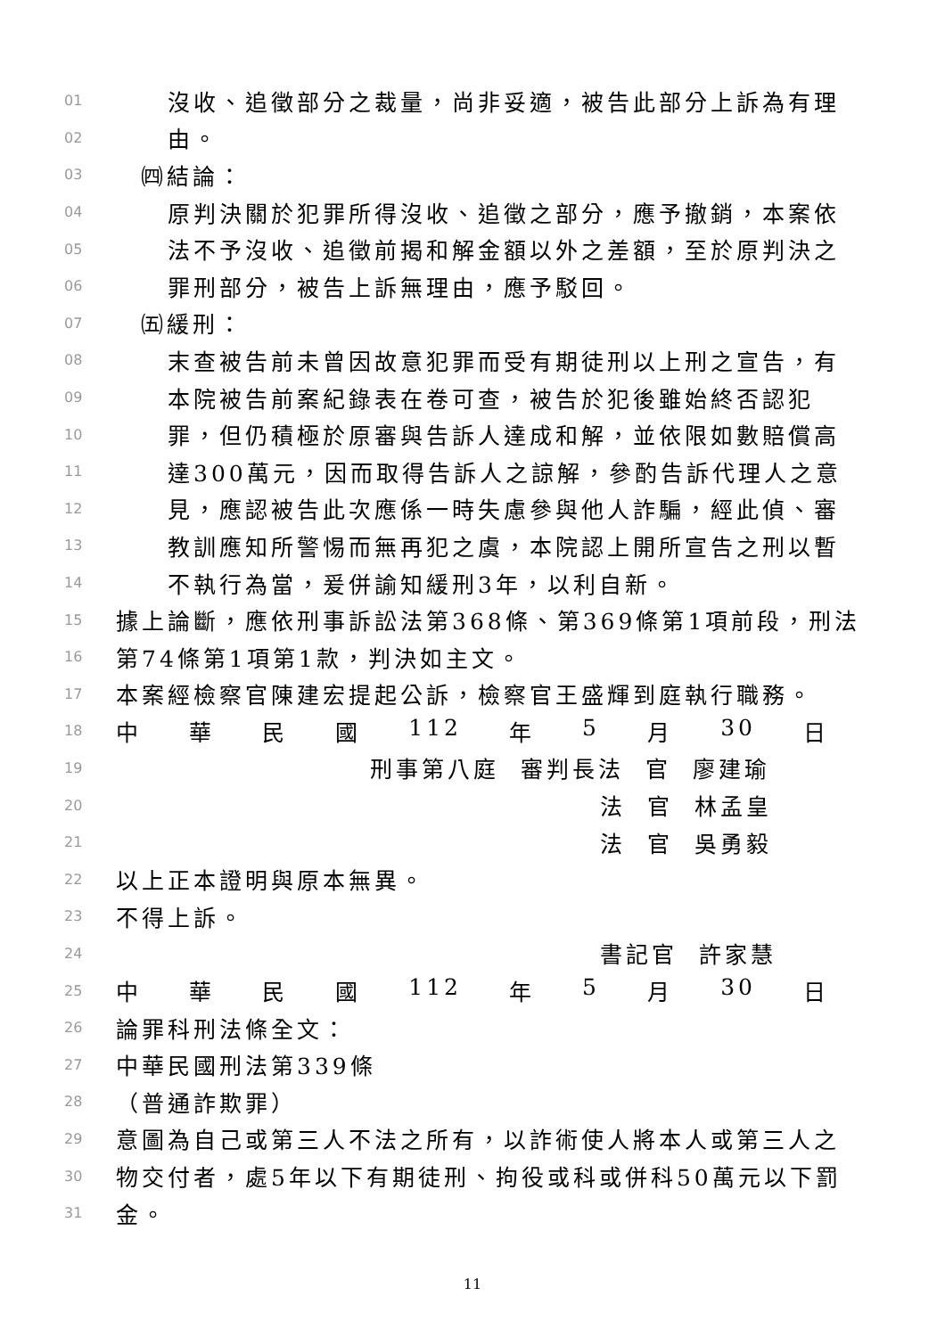01 沒收、追徵部分之裁量，尚非妥適，被告此部分上訴為有理
02 由。
03 ㈣結論：
04 原判決關於犯罪所得沒收、追徵之部分，應予撤銷，本案依
05 法不予沒收、追徵前揭和解金額以外之差額，至於原判決之
06 罪刑部分，被告上訴無理由，應予駁回。
07 ㈤緩刑：
08 末查被告前未曾因故意犯罪而受有期徒刑以上刑之宣告，有
09 本院被告前案紀錄表在卷可查，被告於犯後雖始終否認犯
10 罪，但仍積極於原審與告訴人達成和解，並依限如數賠償高
11 達300萬元，因而取得告訴人之諒解，參酌告訴代理人之意
12 見，應認被告此次應係一時失慮參與他人詐騙，經此偵、審
13 教訓應知所警惕而無再犯之虞，本院認上開所宣告之刑以暫
14 不執行為當，爰併諭知緩刑3年，以利自新。
15 據上論斷，應依刑事訴訟法第368條、第369條第1項前段，刑法
16 第74條第1項第1款，判決如主文。
17 本案經檢察官陳建宏提起公訴，檢察官王盛輝到庭執行職務。
18 中 華 民 國 112 年 5 月 30 日
19 刑事第八庭 審判長法 官 廖建瑜
20 法 官 林孟皇
21 法 官 吳勇毅
22 以上正本證明與原本無異。
23 不得上訴。
24 書記官 許家慧
25 中 華 民 國 112 年 5 月 30 日
26 論罪科刑法條全文：
27 中華民國刑法第339條
28 （普通詐欺罪）
29 意圖為自己或第三人不法之所有，以詐術使人將本人或第三人之
30 物交付者，處5年以下有期徒刑、拘役或科或併科50萬元以下罰
31 金。
11